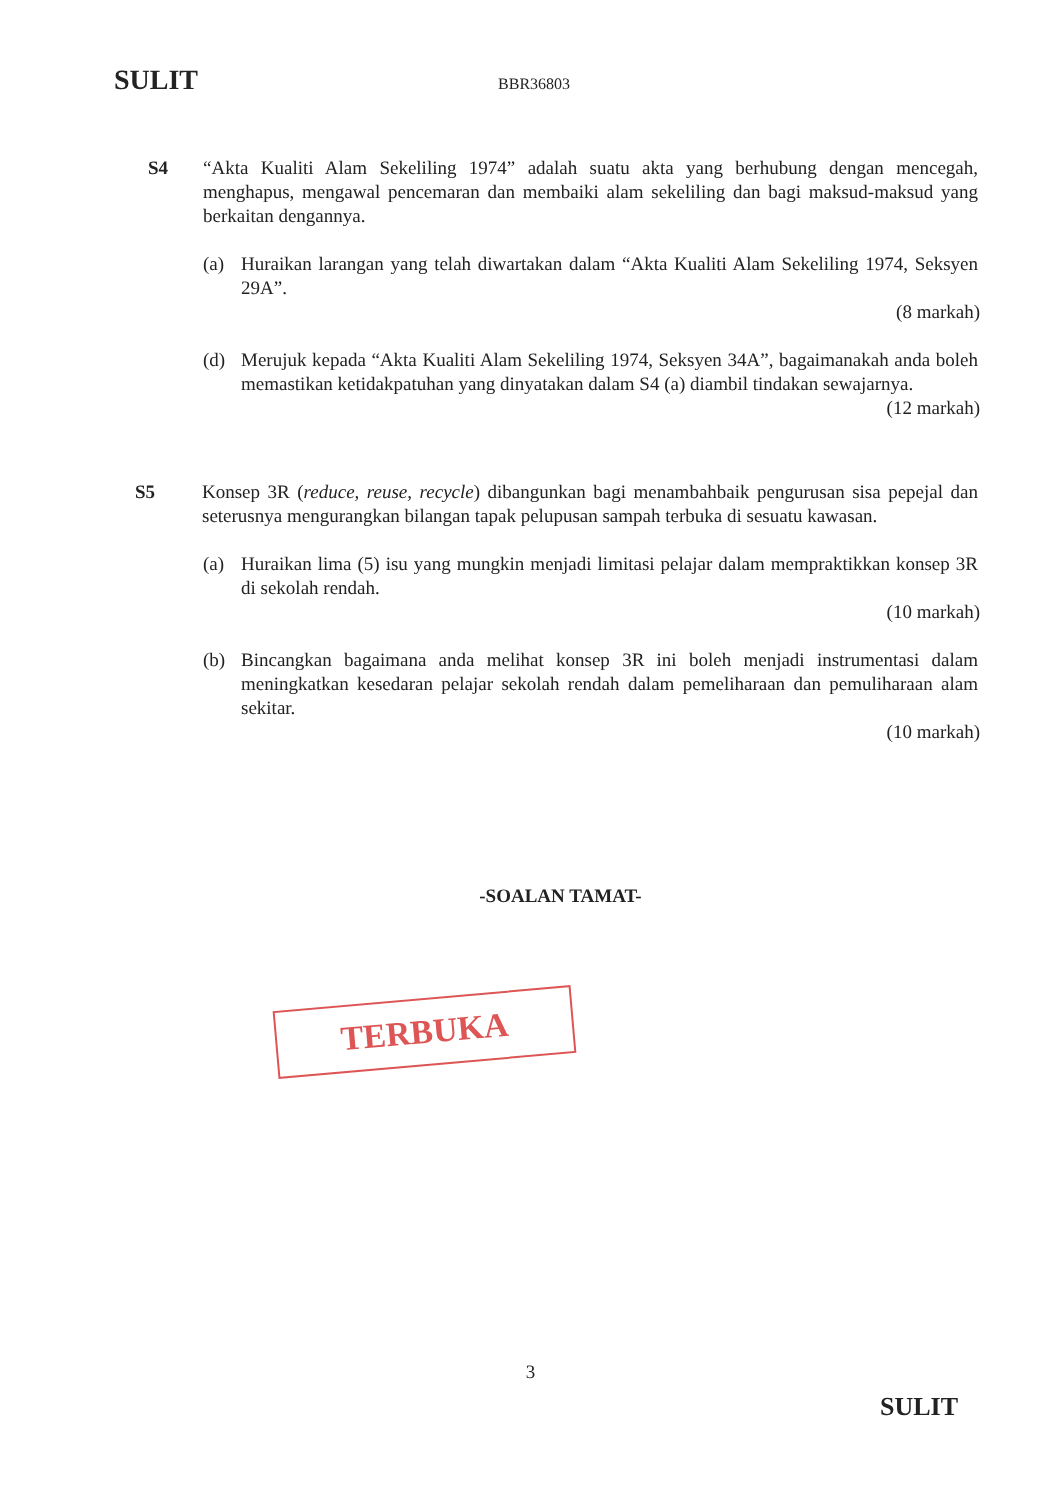SULIT BBR36803
S4 “Akta Kualiti Alam Sekeliling 1974” adalah suatu akta yang berhubung dengan mencegah, menghapus, mengawal pencemaran dan membaiki alam sekeliling dan bagi maksud-maksud yang berkaitan dengannya.
(a) Huraikan larangan yang telah diwartakan dalam “Akta Kualiti Alam Sekeliling 1974, Seksyen 29A”.
(8 markah)
(d) Merujuk kepada “Akta Kualiti Alam Sekeliling 1974, Seksyen 34A”, bagaimanakah anda boleh memastikan ketidakpatuhan yang dinyatakan dalam S4 (a) diambil tindakan sewajarnya.
(12 markah)
S5 Konsep 3R (reduce, reuse, recycle) dibangunkan bagi menambahbaik pengurusan sisa pepejal dan seterusnya mengurangkan bilangan tapak pelupusan sampah terbuka di sesuatu kawasan.
(a) Huraikan lima (5) isu yang mungkin menjadi limitasi pelajar dalam mempraktikkan konsep 3R di sekolah rendah.
(10 markah)
(b) Bincangkan bagaimana anda melihat konsep 3R ini boleh menjadi instrumentasi dalam meningkatkan kesedaran pelajar sekolah rendah dalam pemeliharaan dan pemuliharaan alam sekitar.
(10 markah)
-SOALAN TAMAT-
TERBUKA
3
SULIT